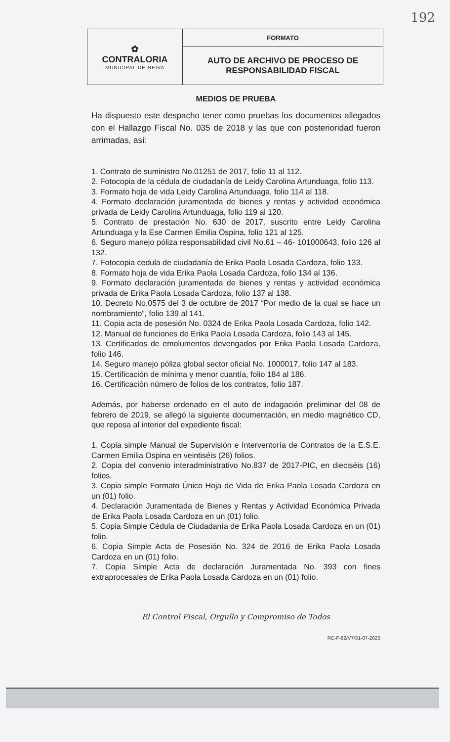192
| ✿ CONTRALORIA MUNICIPAL DE NEIVA | FORMATO |
| | AUTO DE ARCHIVO DE PROCESO DE RESPONSABILIDAD FISCAL |
MEDIOS DE PRUEBA
Ha dispuesto este despacho tener como pruebas los documentos allegados con el Hallazgo Fiscal No. 035 de 2018 y las que con posterioridad fueron arrimadas, así:
1. Contrato de suministro No.01251 de 2017, folio 11 al 112.
2. Fotocopia de la cédula de ciudadanía de Leidy Carolina Artunduaga, folio 113.
3. Formato hoja de vida Leidy Carolina Artunduaga, folio 114 al 118.
4. Formato declaración juramentada de bienes y rentas y actividad económica privada de Leidy Carolina Artunduaga, folio 119 al 120.
5. Contrato de prestación No. 630 de 2017, suscrito entre Leidy Carolina Artunduaga y la Ese Carmen Emilia Ospina, folio 121 al 125.
6. Seguro manejo póliza responsabilidad civil No.61 – 46- 101000643, folio 126 al 132.
7. Fotocopia cedula de ciudadanía de Erika Paola Losada Cardoza, folio 133.
8. Formato hoja de vida Erika Paola Losada Cardoza, folio 134 al 136.
9. Formato declaración juramentada de bienes y rentas y actividad económica privada de Erika Paola Losada Cardoza, folio 137 al 138.
10. Decreto No.0575 del 3 de octubre de 2017 “Por medio de la cual se hace un nombramiento”, folio 139 al 141.
11. Copia acta de posesión No. 0324 de Erika Paola Losada Cardoza, folio 142.
12. Manual de funciones de Erika Paola Losada Cardoza, folio 143 al 145.
13. Certificados de emolumentos devengados por Erika Paola Losada Cardoza, folio 146.
14. Seguro manejo póliza global sector oficial No. 1000017, folio 147 al 183.
15. Certificación de mínima y menor cuantía, folio 184 al 186.
16. Certificación número de folios de los contratos, folio 187.
Además, por haberse ordenado en el auto de indagación preliminar del 08 de febrero de 2019, se allegó la siguiente documentación, en medio magnético CD, que reposa al interior del expediente fiscal:
1. Copia simple Manual de Supervisión e Interventoría de Contratos de la E.S.E. Carmen Emilia Ospina en veintiséis (26) folios.
2. Copia del convenio interadministrativo No.837 de 2017-PIC, en dieciséis (16) folios.
3. Copia simple Formato Único Hoja de Vida de Erika Paola Losada Cardoza en un (01) folio.
4. Declaración Juramentada de Bienes y Rentas y Actividad Económica Privada de Erika Paola Losada Cardoza en un (01) folio.
5. Copia Simple Cédula de Ciudadanía de Erika Paola Losada Cardoza en un (01) folio.
6. Copia Simple Acta de Posesión No. 324 de 2016 de Erika Paola Losada Cardoza en un (01) folio.
7. Copia Simple Acta de declaración Juramentada No. 393 con fines extraprocesales de Erika Paola Losada Cardoza en un (01) folio.
El Control Fiscal, Orgullo y Compromiso de Todos
RC-F-82/V7/31-07-2020